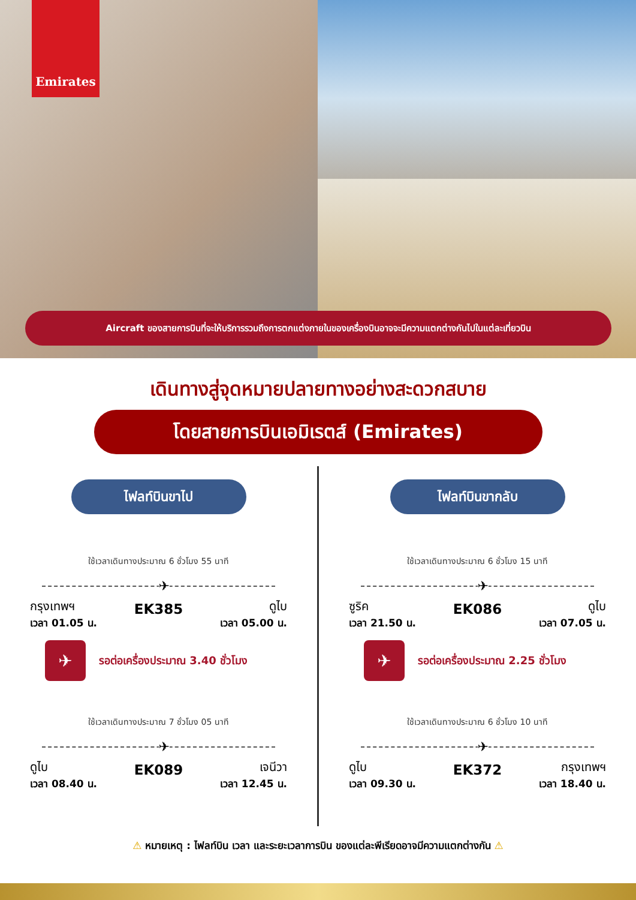Emirates
Aircraft ของสายการบินที่จะให้บริการรวมถึงการตกแต่งภายในของเครื่องบินอาจจะมีความแตกต่างกันไปในแต่ละเที่ยวบิน
เดินทางสู่จุดหมายปลายทางอย่างสะดวกสบาย
โดยสายการบินเอมิเรตส์ (Emirates)
ไฟลท์บินขาไป
ใช้เวลาเดินทางประมาณ 6 ชั่วโมง 55 นาที
✈
กรุงเทพฯ
เวลา 01.05 น.
EK385
ดูไบ
เวลา 05.00 น.
✈
รอต่อเครื่องประมาณ 3.40 ชั่วโมง
ใช้เวลาเดินทางประมาณ 7 ชั่วโมง 05 นาที
✈
ดูไบ
เวลา 08.40 น.
EK089
เจนีวา
เวลา 12.45 น.
ไฟลท์บินขากลับ
ใช้เวลาเดินทางประมาณ 6 ชั่วโมง 15 นาที
✈
ซูริค
เวลา 21.50 น.
EK086
ดูไบ
เวลา 07.05 น.
✈
รอต่อเครื่องประมาณ 2.25 ชั่วโมง
ใช้เวลาเดินทางประมาณ 6 ชั่วโมง 10 นาที
✈
ดูไบ
เวลา 09.30 น.
EK372
กรุงเทพฯ
เวลา 18.40 น.
⚠ หมายเหตุ : ไฟลท์บิน เวลา และระยะเวลาการบิน ของแต่ละพีเรียดอาจมีความแตกต่างกัน ⚠